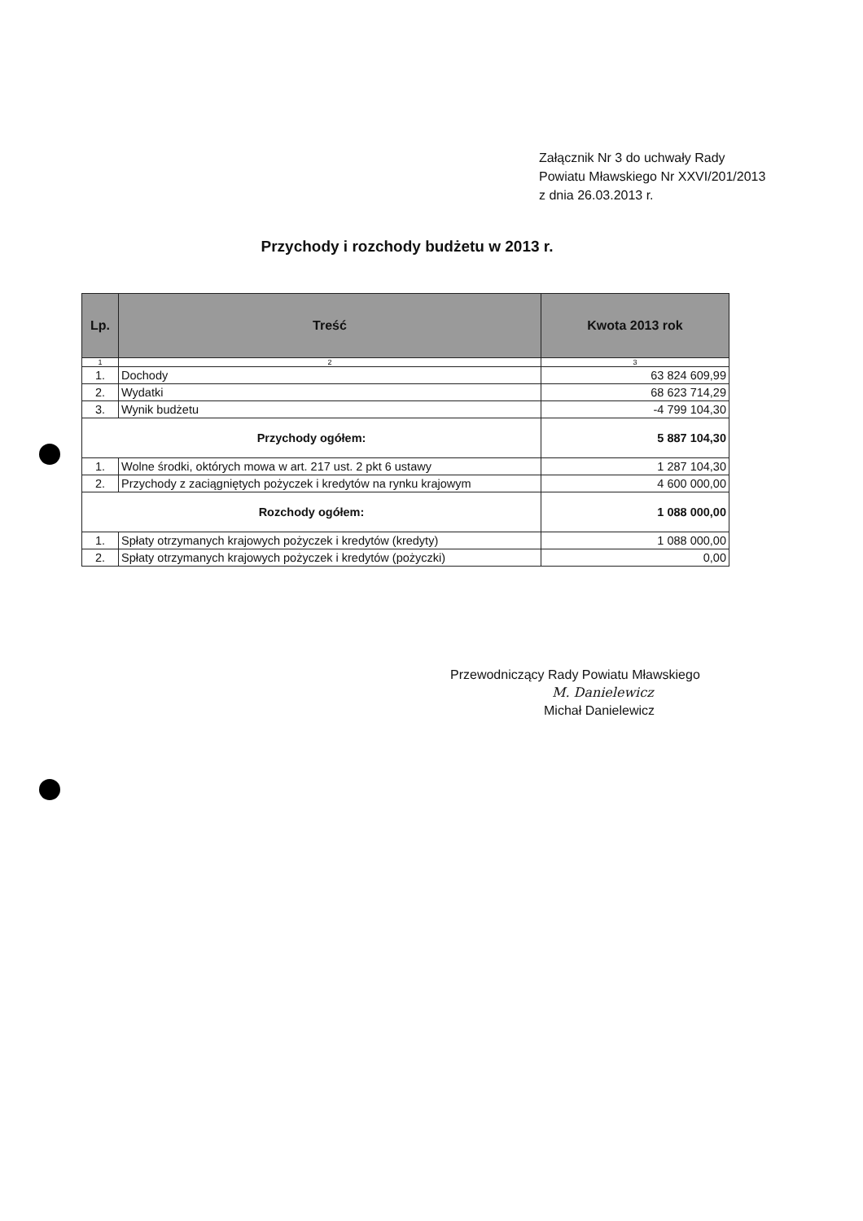Załącznik Nr 3 do uchwały Rady Powiatu Mławskiego Nr XXVI/201/2013 z dnia 26.03.2013 r.
Przychody i rozchody budżetu w 2013 r.
| Lp. | Treść | Kwota 2013 rok |
| --- | --- | --- |
| 1 | 2 | 3 |
| 1. | Dochody | 63 824 609,99 |
| 2. | Wydatki | 68 623 714,29 |
| 3. | Wynik budżetu | -4 799 104,30 |
| Przychody ogółem: | | 5 887 104,30 |
| 1. | Wolne środki, októrych mowa w art. 217 ust. 2 pkt 6 ustawy | 1 287 104,30 |
| 2. | Przychody z zaciągniętych pożyczek i kredytów na rynku krajowym | 4 600 000,00 |
| Rozchody ogółem: | | 1 088 000,00 |
| 1. | Spłaty otrzymanych krajowych pożyczek i kredytów (kredyty) | 1 088 000,00 |
| 2. | Spłaty otrzymanych krajowych pożyczek i kredytów (pożyczki) | 0,00 |
Przewodniczący Rady Powiatu Mławskiego
M. Danielewicz
Michał Danielewicz